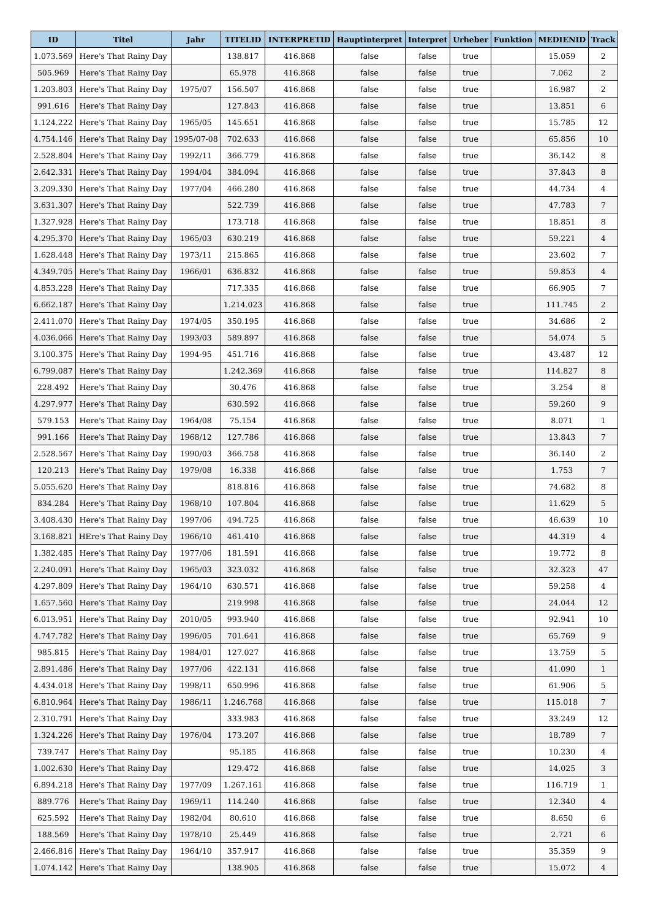| ID | Titel | Jahr | TITELID | INTERPRETID | Hauptinterpret | Interpret | Urheber | Funktion | MEDIENID | Track |
| --- | --- | --- | --- | --- | --- | --- | --- | --- | --- | --- |
| 1.073.569 | Here's That Rainy Day | | 138.817 | 416.868 | false | false | true | | 15.059 | 2 |
| 505.969 | Here's That Rainy Day | | 65.978 | 416.868 | false | false | true | | 7.062 | 2 |
| 1.203.803 | Here's That Rainy Day | 1975/07 | 156.507 | 416.868 | false | false | true | | 16.987 | 2 |
| 991.616 | Here's That Rainy Day | | 127.843 | 416.868 | false | false | true | | 13.851 | 6 |
| 1.124.222 | Here's That Rainy Day | 1965/05 | 145.651 | 416.868 | false | false | true | | 15.785 | 12 |
| 4.754.146 | Here's That Rainy Day | 1995/07-08 | 702.633 | 416.868 | false | false | true | | 65.856 | 10 |
| 2.528.804 | Here's That Rainy Day | 1992/11 | 366.779 | 416.868 | false | false | true | | 36.142 | 8 |
| 2.642.331 | Here's That Rainy Day | 1994/04 | 384.094 | 416.868 | false | false | true | | 37.843 | 8 |
| 3.209.330 | Here's That Rainy Day | 1977/04 | 466.280 | 416.868 | false | false | true | | 44.734 | 4 |
| 3.631.307 | Here's That Rainy Day | | 522.739 | 416.868 | false | false | true | | 47.783 | 7 |
| 1.327.928 | Here's That Rainy Day | | 173.718 | 416.868 | false | false | true | | 18.851 | 8 |
| 4.295.370 | Here's That Rainy Day | 1965/03 | 630.219 | 416.868 | false | false | true | | 59.221 | 4 |
| 1.628.448 | Here's That Rainy Day | 1973/11 | 215.865 | 416.868 | false | false | true | | 23.602 | 7 |
| 4.349.705 | Here's That Rainy Day | 1966/01 | 636.832 | 416.868 | false | false | true | | 59.853 | 4 |
| 4.853.228 | Here's That Rainy Day | | 717.335 | 416.868 | false | false | true | | 66.905 | 7 |
| 6.662.187 | Here's That Rainy Day | | 1.214.023 | 416.868 | false | false | true | | 111.745 | 2 |
| 2.411.070 | Here's That Rainy Day | 1974/05 | 350.195 | 416.868 | false | false | true | | 34.686 | 2 |
| 4.036.066 | Here's That Rainy Day | 1993/03 | 589.897 | 416.868 | false | false | true | | 54.074 | 5 |
| 3.100.375 | Here's That Rainy Day | 1994-95 | 451.716 | 416.868 | false | false | true | | 43.487 | 12 |
| 6.799.087 | Here's That Rainy Day | | 1.242.369 | 416.868 | false | false | true | | 114.827 | 8 |
| 228.492 | Here's That Rainy Day | | 30.476 | 416.868 | false | false | true | | 3.254 | 8 |
| 4.297.977 | Here's That Rainy Day | | 630.592 | 416.868 | false | false | true | | 59.260 | 9 |
| 579.153 | Here's That Rainy Day | 1964/08 | 75.154 | 416.868 | false | false | true | | 8.071 | 1 |
| 991.166 | Here's That Rainy Day | 1968/12 | 127.786 | 416.868 | false | false | true | | 13.843 | 7 |
| 2.528.567 | Here's That Rainy Day | 1990/03 | 366.758 | 416.868 | false | false | true | | 36.140 | 2 |
| 120.213 | Here's That Rainy Day | 1979/08 | 16.338 | 416.868 | false | false | true | | 1.753 | 7 |
| 5.055.620 | Here's That Rainy Day | | 818.816 | 416.868 | false | false | true | | 74.682 | 8 |
| 834.284 | Here's That Rainy Day | 1968/10 | 107.804 | 416.868 | false | false | true | | 11.629 | 5 |
| 3.408.430 | Here's That Rainy Day | 1997/06 | 494.725 | 416.868 | false | false | true | | 46.639 | 10 |
| 3.168.821 | HEre's That Rainy Day | 1966/10 | 461.410 | 416.868 | false | false | true | | 44.319 | 4 |
| 1.382.485 | Here's That Rainy Day | 1977/06 | 181.591 | 416.868 | false | false | true | | 19.772 | 8 |
| 2.240.091 | Here's That Rainy Day | 1965/03 | 323.032 | 416.868 | false | false | true | | 32.323 | 47 |
| 4.297.809 | Here's That Rainy Day | 1964/10 | 630.571 | 416.868 | false | false | true | | 59.258 | 4 |
| 1.657.560 | Here's That Rainy Day | | 219.998 | 416.868 | false | false | true | | 24.044 | 12 |
| 6.013.951 | Here's That Rainy Day | 2010/05 | 993.940 | 416.868 | false | false | true | | 92.941 | 10 |
| 4.747.782 | Here's That Rainy Day | 1996/05 | 701.641 | 416.868 | false | false | true | | 65.769 | 9 |
| 985.815 | Here's That Rainy Day | 1984/01 | 127.027 | 416.868 | false | false | true | | 13.759 | 5 |
| 2.891.486 | Here's That Rainy Day | 1977/06 | 422.131 | 416.868 | false | false | true | | 41.090 | 1 |
| 4.434.018 | Here's That Rainy Day | 1998/11 | 650.996 | 416.868 | false | false | true | | 61.906 | 5 |
| 6.810.964 | Here's That Rainy Day | 1986/11 | 1.246.768 | 416.868 | false | false | true | | 115.018 | 7 |
| 2.310.791 | Here's That Rainy Day | | 333.983 | 416.868 | false | false | true | | 33.249 | 12 |
| 1.324.226 | Here's That Rainy Day | 1976/04 | 173.207 | 416.868 | false | false | true | | 18.789 | 7 |
| 739.747 | Here's That Rainy Day | | 95.185 | 416.868 | false | false | true | | 10.230 | 4 |
| 1.002.630 | Here's That Rainy Day | | 129.472 | 416.868 | false | false | true | | 14.025 | 3 |
| 6.894.218 | Here's That Rainy Day | 1977/09 | 1.267.161 | 416.868 | false | false | true | | 116.719 | 1 |
| 889.776 | Here's That Rainy Day | 1969/11 | 114.240 | 416.868 | false | false | true | | 12.340 | 4 |
| 625.592 | Here's That Rainy Day | 1982/04 | 80.610 | 416.868 | false | false | true | | 8.650 | 6 |
| 188.569 | Here's That Rainy Day | 1978/10 | 25.449 | 416.868 | false | false | true | | 2.721 | 6 |
| 2.466.816 | Here's That Rainy Day | 1964/10 | 357.917 | 416.868 | false | false | true | | 35.359 | 9 |
| 1.074.142 | Here's That Rainy Day | | 138.905 | 416.868 | false | false | true | | 15.072 | 4 |